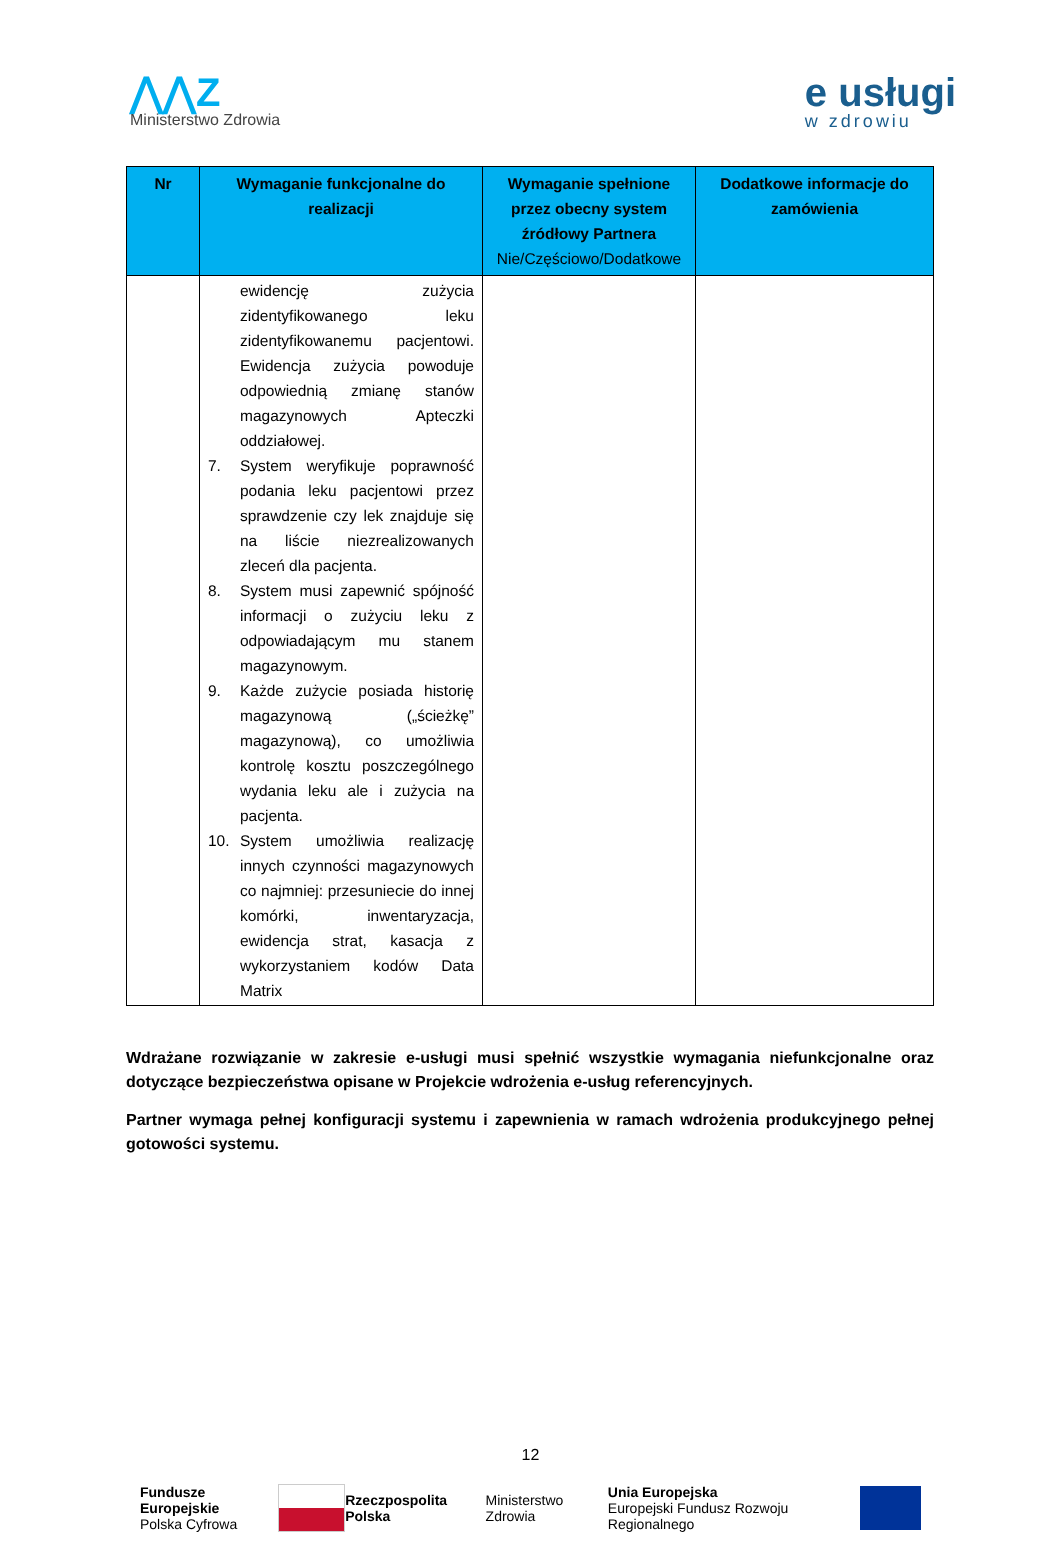⋀⋀Z
Ministerstwo Zdrowia
e usługi
w zdrowiu
| Nr | Wymaganie funkcjonalne do realizacji | Wymaganie spełnione przez obecny system źródłowy Partnera Nie/Częściowo/Dodatkowe | Dodatkowe informacje do zamówienia |
| --- | --- | --- | --- |
| | ewidencję zużycia zidentyfikowanego leku zidentyfikowanemu pacjentowi. Ewidencja zużycia powoduje odpowiednią zmianę stanów magazynowych Apteczki oddziałowej. 7. System weryfikuje poprawność podania leku pacjentowi przez sprawdzenie czy lek znajduje się na liście niezrealizowanych zleceń dla pacjenta. 8. System musi zapewnić spójność informacji o zużyciu leku z odpowiadającym mu stanem magazynowym. 9. Każde zużycie posiada historię magazynową („ścieżkę” magazynową), co umożliwia kontrolę kosztu poszczególnego wydania leku ale i zużycia na pacjenta. 10. System umożliwia realizację innych czynności magazynowych co najmniej: przesuniecie do innej komórki, inwentaryzacja, ewidencja strat, kasacja z wykorzystaniem kodów Data Matrix | | |
Wdrażane rozwiązanie w zakresie e-usługi musi spełnić wszystkie wymagania niefunkcjonalne oraz dotyczące bezpieczeństwa opisane w Projekcie wdrożenia e-usług referencyjnych.
Partner wymaga pełnej konfiguracji systemu i zapewnienia w ramach wdrożenia produkcyjnego pełnej gotowości systemu.
12
Fundusze Europejskie
Polska Cyfrowa
Rzeczpospolita Polska Ministerstwo Zdrowia
Unia Europejska
Europejski Fundusz Rozwoju Regionalnego